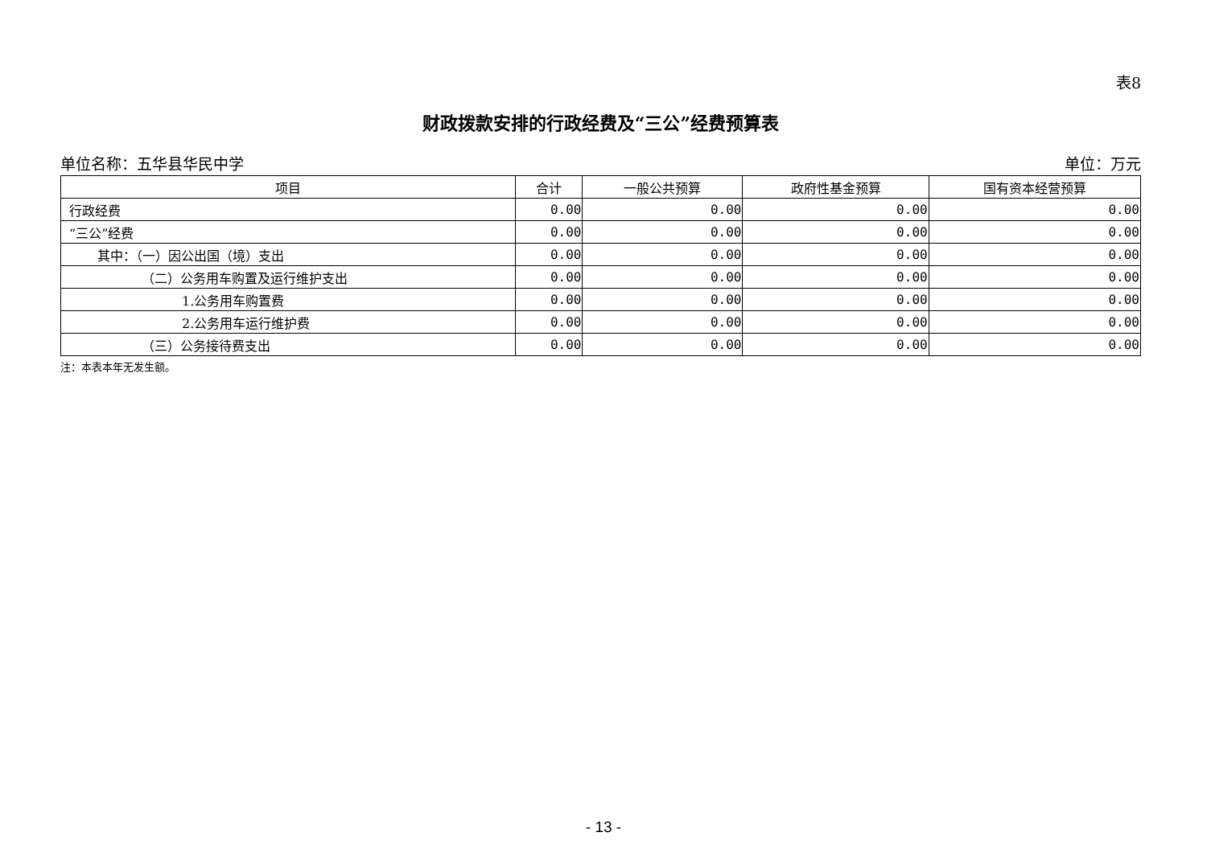表8
财政拨款安排的行政经费及“三公”经费预算表
单位名称：五华县华民中学 单位：万元
| 项目 | 合计 | 一般公共预算 | 政府性基金预算 | 国有资本经营预算 |
| --- | --- | --- | --- | --- |
| 行政经费 | 0.00 | 0.00 | 0.00 | 0.00 |
| “三公”经费 | 0.00 | 0.00 | 0.00 | 0.00 |
| 其中：（一）因公出国（境）支出 | 0.00 | 0.00 | 0.00 | 0.00 |
| （二）公务用车购置及运行维护支出 | 0.00 | 0.00 | 0.00 | 0.00 |
| 1.公务用车购置费 | 0.00 | 0.00 | 0.00 | 0.00 |
| 2.公务用车运行维护费 | 0.00 | 0.00 | 0.00 | 0.00 |
| （三）公务接待费支出 | 0.00 | 0.00 | 0.00 | 0.00 |
注：本表本年无发生额。
- 13 -